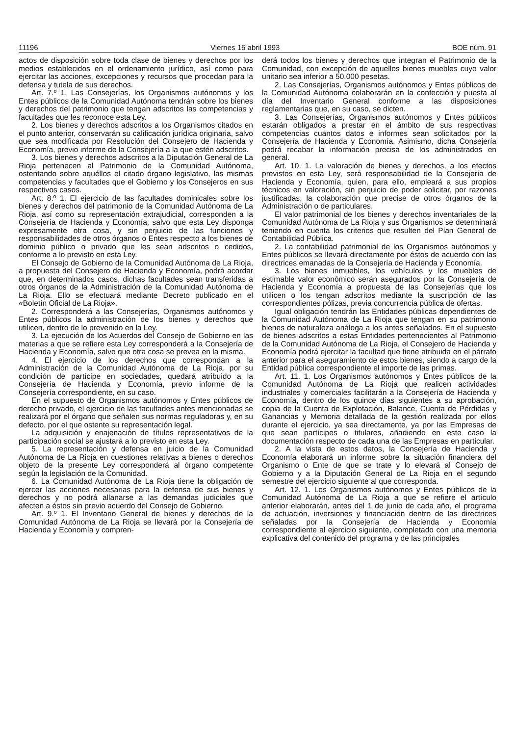11196 Viernes 16 abril 1993 BOE núm. 91
actos de disposición sobre toda clase de bienes y derechos por los medios establecidos en el ordenamiento jurídico, así como para ejercitar las acciones, excepciones y recursos que procedan para la defensa y tutela de sus derechos.
Art. 7.º 1. Las Consejerías, los Organismos autónomos y los Entes públicos de la Comunidad Autónoma tendrán sobre los bienes y derechos del patrimonio que tengan adscritos las competencias y facultades que les reconoce esta Ley.
2. Los bienes y derechos adscritos a los Organismos citados en el punto anterior, conservarán su calificación jurídica originaria, salvo que sea modificada por Resolución del Consejero de Hacienda y Economía, previo informe de la Consejería a la que estén adscritos.
3. Los bienes y derechos adscritos a la Diputación General de La Rioja pertenecen al Patrimonio de la Comunidad Autónoma, ostentando sobre aquéllos el citado órgano legislativo, las mismas competencias y facultades que el Gobierno y los Consejeros en sus respectivos casos.
Art. 8.º 1. El ejercicio de las facultades dominicales sobre los bienes y derechos del patrimonio de la Comunidad Autónoma de La Rioja, así como su representación extrajudicial, corresponden a la Consejería de Hacienda y Economía, salvo que esta Ley disponga expresamente otra cosa, y sin perjuicio de las funciones y responsabilidades de otros órganos o Entes respecto a los bienes de dominio público o privado que les sean adscritos o cedidos, conforme a lo previsto en esta Ley.
El Consejo de Gobierno de la Comunidad Autónoma de La Rioja, a propuesta del Consejero de Hacienda y Economía, podrá acordar que, en determinados casos, dichas facultades sean transferidas a otros órganos de la Administración de la Comunidad Autónoma de La Rioja. Ello se efectuará mediante Decreto publicado en el «Boletín Oficial de La Rioja».
2. Corresponderá a las Consejerías, Organismos autónomos y Entes públicos la administración de los bienes y derechos que utilicen, dentro de lo prevenido en la Ley.
3. La ejecución de los Acuerdos del Consejo de Gobierno en las materias a que se refiere esta Ley corresponderá a la Consejería de Hacienda y Economía, salvo que otra cosa se prevea en la misma.
4. El ejercicio de los derechos que correspondan a la Administración de la Comunidad Autónoma de La Rioja, por su condición de partícipe en sociedades, quedará atribuido a la Consejería de Hacienda y Economía, previo informe de la Consejería correspondiente, en su caso.
En el supuesto de Organismos autónomos y Entes públicos de derecho privado, el ejercicio de las facultades antes mencionadas se realizará por el órgano que señalen sus normas reguladoras y, en su defecto, por el que ostente su representación legal.
La adquisición y enajenación de títulos representativos de la participación social se ajustará a lo previsto en esta Ley.
5. La representación y defensa en juicio de la Comunidad Autónoma de La Rioja en cuestiones relativas a bienes o derechos objeto de la presente Ley corresponderá al órgano competente según la legislación de la Comunidad.
6. La Comunidad Autónoma de La Rioja tiene la obligación de ejercer las acciones necesarias para la defensa de sus bienes y derechos y no podrá allanarse a las demandas judiciales que afecten a éstos sin previo acuerdo del Consejo de Gobierno.
Art. 9.º 1. El Inventario General de bienes y derechos de la Comunidad Autónoma de La Rioja se llevará por la Consejería de Hacienda y Economía y compren-
derá todos los bienes y derechos que integran el Patrimonio de la Comunidad, con excepción de aquellos bienes muebles cuyo valor unitario sea inferior a 50.000 pesetas.
2. Las Consejerías, Organismos autónomos y Entes públicos de la Comunidad Autónoma colaborarán en la confección y puesta al día del Inventario General conforme a las disposiciones reglamentarias que, en su caso, se dicten.
3. Las Consejerías, Organismos autónomos y Entes públicos estarán obligados a prestar en el ámbito de sus respectivas competencias cuantos datos e informes sean solicitados por la Consejería de Hacienda y Economía. Asimismo, dicha Consejería podrá recabar la información precisa de los administrados en general.
Art. 10. 1. La valoración de bienes y derechos, a los efectos previstos en esta Ley, será responsabilidad de la Consejería de Hacienda y Economía, quien, para ello, empleará a sus propios técnicos en valoración, sin perjuicio de poder solicitar, por razones justificadas, la colaboración que precise de otros órganos de la Administración o de particulares.
El valor patrimonial de los bienes y derechos inventariales de la Comunidad Autónoma de La Rioja y sus Organismos se determinará teniendo en cuenta los criterios que resulten del Plan General de Contabilidad Pública.
2. La contabilidad patrimonial de los Organismos autónomos y Entes públicos se llevará directamente por éstos de acuerdo con las directrices emanadas de la Consejería de Hacienda y Economía.
3. Los bienes inmuebles, los vehículos y los muebles de estimable valor económico serán asegurados por la Consejería de Hacienda y Economía a propuesta de las Consejerías que los utilicen o los tengan adscritos mediante la suscripción de las correspondientes pólizas, previa concurrencia pública de ofertas.
Igual obligación tendrán las Entidades públicas dependientes de la Comunidad Autónoma de La Rioja que tengan en su patrimonio bienes de naturaleza análoga a los antes señalados. En el supuesto de bienes adscritos a estas Entidades pertenecientes al Patrimonio de la Comunidad Autónoma de La Rioja, el Consejero de Hacienda y Economía podrá ejercitar la facultad que tiene atribuida en el párrafo anterior para el aseguramiento de estos bienes, siendo a cargo de la Entidad pública correspondiente el importe de las primas.
Art. 11. 1. Los Organismos autónomos y Entes públicos de la Comunidad Autónoma de La Rioja que realicen actividades industriales y comerciales facilitarán a la Consejería de Hacienda y Economía, dentro de los quince días siguientes a su aprobación, copia de la Cuenta de Explotación, Balance, Cuenta de Pérdidas y Ganancias y Memoria detallada de la gestión realizada por ellos durante el ejercicio, ya sea directamente, ya por las Empresas de que sean partícipes o titulares, añadiendo en este caso la documentación respecto de cada una de las Empresas en particular.
2. A la vista de estos datos, la Consejería de Hacienda y Economía elaborará un informe sobre la situación financiera del Organismo o Ente de que se trate y lo elevará al Consejo de Gobierno y a la Diputación General de La Rioja en el segundo semestre del ejercicio siguiente al que corresponda.
Art. 12. 1. Los Organismos autónomos y Entes públicos de la Comunidad Autónoma de La Rioja a que se refiere el artículo anterior elaborarán, antes del 1 de junio de cada año, el programa de actuación, inversiones y financiación dentro de las directrices señaladas por la Consejería de Hacienda y Economía correspondiente al ejercicio siguiente, completado con una memoria explicativa del contenido del programa y de las principales